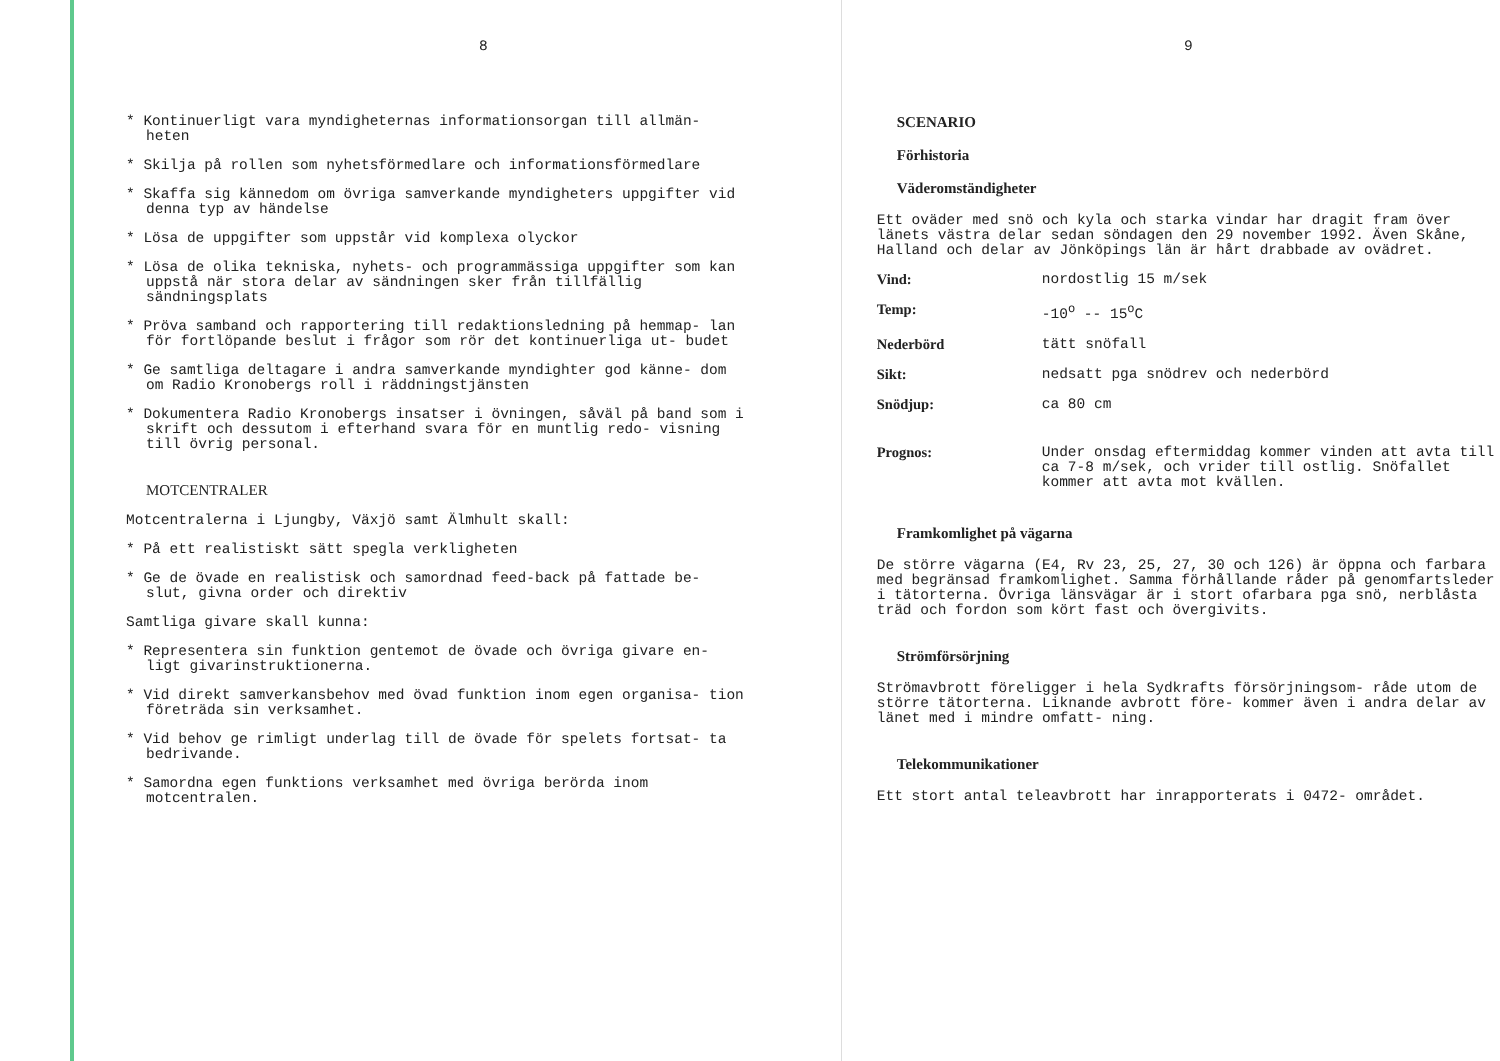8
* Kontinuerligt vara myndigheternas informationsorgan till allmän- heten
* Skilja på rollen som nyhetsförmedlare och informationsförmedlare
* Skaffa sig kännedom om övriga samverkande myndigheters uppgifter vid denna typ av händelse
* Lösa de uppgifter som uppstår vid komplexa olyckor
* Lösa de olika tekniska, nyhets- och programmässiga uppgifter som kan uppstå när stora delar av sändningen sker från tillfällig sändningsplats
* Pröva samband och rapportering till redaktionsledning på hemmap- lan för fortlöpande beslut i frågor som rör det kontinuerliga ut- budet
* Ge samtliga deltagare i andra samverkande myndighter god känne- dom om Radio Kronobergs roll i räddningstjänsten
* Dokumentera Radio Kronobergs insatser i övningen, såväl på band som i skrift och dessutom i efterhand svara för en muntlig redo- visning till övrig personal.
MOTCENTRALER
Motcentralerna i Ljungby, Växjö samt Älmhult skall:
* På ett realistiskt sätt spegla verkligheten
* Ge de övade en realistisk och samordnad feed-back på fattade be- slut, givna order och direktiv
Samtliga givare skall kunna:
* Representera sin funktion gentemot de övade och övriga givare en- ligt givarinstruktionerna.
* Vid direkt samverkansbehov med övad funktion inom egen organisa- tion företräda sin verksamhet.
* Vid behov ge rimligt underlag till de övade för spelets fortsat- ta bedrivande.
* Samordna egen funktions verksamhet med övriga berörda inom motcentralen.
9
SCENARIO
Förhistoria
Väderomständigheter
Ett oväder med snö och kyla och starka vindar har dragit fram över länets västra delar sedan söndagen den 29 november 1992. Även Skåne, Halland och delar av Jönköpings län är hårt drabbade av ovädret.
| Vind: | nordostlig 15 m/sek |
| Temp: | -10<sup>o</sup> -- 15<sup>o</sup>C |
| Nederbörd | tätt snöfall |
| Sikt: | nedsatt pga snödrev och nederbörd |
| Snödjup: | ca 80 cm |
| Prognos: | Under onsdag eftermiddag kommer vinden att avta till ca 7-8 m/sek, och vrider till ostlig. Snöfallet kommer att avta mot kvällen. |
Framkomlighet på vägarna
De större vägarna (E4, Rv 23, 25, 27, 30 och 126) är öppna och farbara med begränsad framkomlighet. Samma förhållande råder på genomfartsleder i tätorterna. Övriga länsvägar är i stort ofarbara pga snö, nerblåsta träd och fordon som kört fast och övergivits.
Strömförsörjning
Strömavbrott föreligger i hela Sydkrafts försörjningsom- råde utom de större tätorterna. Liknande avbrott före- kommer även i andra delar av länet med i mindre omfatt- ning.
Telekommunikationer
Ett stort antal teleavbrott har inrapporterats i 0472- området.